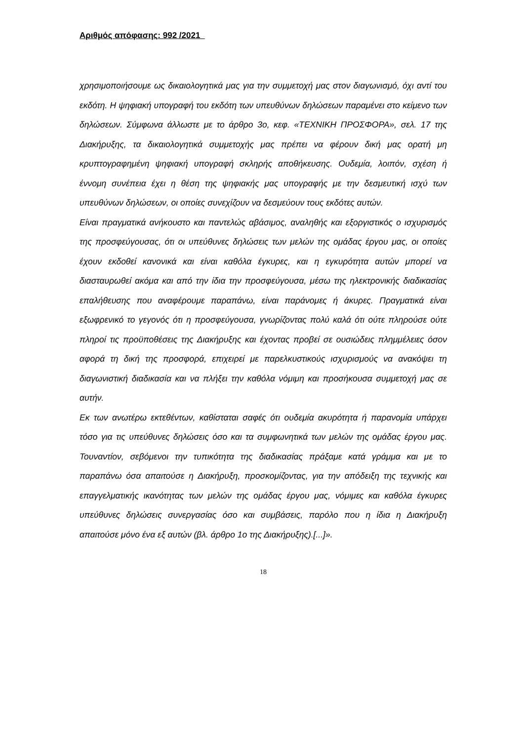Αριθμός απόφασης: 992 /2021
χρησιμοποιήσουμε ως δικαιολογητικά μας για την συμμετοχή μας στον διαγωνισμό, όχι αντί του εκδότη. Η ψηφιακή υπογραφή του εκδότη των υπευθύνων δηλώσεων παραμένει στο κείμενο των δηλώσεων. Σύμφωνα άλλωστε με το άρθρο 3ο, κεφ. «ΤΕΧΝΙΚΗ ΠΡΟΣΦΟΡΑ», σελ. 17 της Διακήρυξης, τα δικαιολογητικά συμμετοχής μας πρέπει να φέρουν δική μας ορατή μη κρυπτογραφημένη ψηφιακή υπογραφή σκληρής αποθήκευσης. Ουδεμία, λοιπόν, σχέση ή έννομη συνέπεια έχει η θέση της ψηφιακής μας υπογραφής με την δεσμευτική ισχύ των υπευθύνων δηλώσεων, οι οποίες συνεχίζουν να δεσμεύουν τους εκδότες αυτών.
Είναι πραγματικά ανήκουστο και παντελώς αβάσιμος, αναληθής και εξοργιστικός ο ισχυρισμός της προσφεύγουσας, ότι οι υπεύθυνες δηλώσεις των μελών της ομάδας έργου μας, οι οποίες έχουν εκδοθεί κανονικά και είναι καθόλα έγκυρες, και η εγκυρότητα αυτών μπορεί να διασταυρωθεί ακόμα και από την ίδια την προσφεύγουσα, μέσω της ηλεκτρονικής διαδικασίας επαλήθευσης που αναφέρουμε παραπάνω, είναι παράνομες ή άκυρες. Πραγματικά είναι εξωφρενικό το γεγονός ότι η προσφεύγουσα, γνωρίζοντας πολύ καλά ότι ούτε πληρούσε ούτε πληροί τις προϋποθέσεις της Διακήρυξης και έχοντας προβεί σε ουσιώδεις πλημμέλειες όσον αφορά τη δική της προσφορά, επιχειρεί με παρελκυστικούς ισχυρισμούς να ανακόψει τη διαγωνιστική διαδικασία και να πλήξει την καθόλα νόμιμη και προσήκουσα συμμετοχή μας σε αυτήν.
Εκ των ανωτέρω εκτεθέντων, καθίσταται σαφές ότι ουδεμία ακυρότητα ή παρανομία υπάρχει τόσο για τις υπεύθυνες δηλώσεις όσο και τα συμφωνητικά των μελών της ομάδας έργου μας. Τουναντίον, σεβόμενοι την τυπικότητα της διαδικασίας πράξαμε κατά γράμμα και με το παραπάνω όσα απαιτούσε η Διακήρυξη, προσκομίζοντας, για την απόδειξη της τεχνικής και επαγγελματικής ικανότητας των μελών της ομάδας έργου μας, νόμιμες και καθόλα έγκυρες υπεύθυνες δηλώσεις συνεργασίας όσο και συμβάσεις, παρόλο που η ίδια η Διακήρυξη απαιτούσε μόνο ένα εξ αυτών (βλ. άρθρο 1ο της Διακήρυξης).[...]».
18